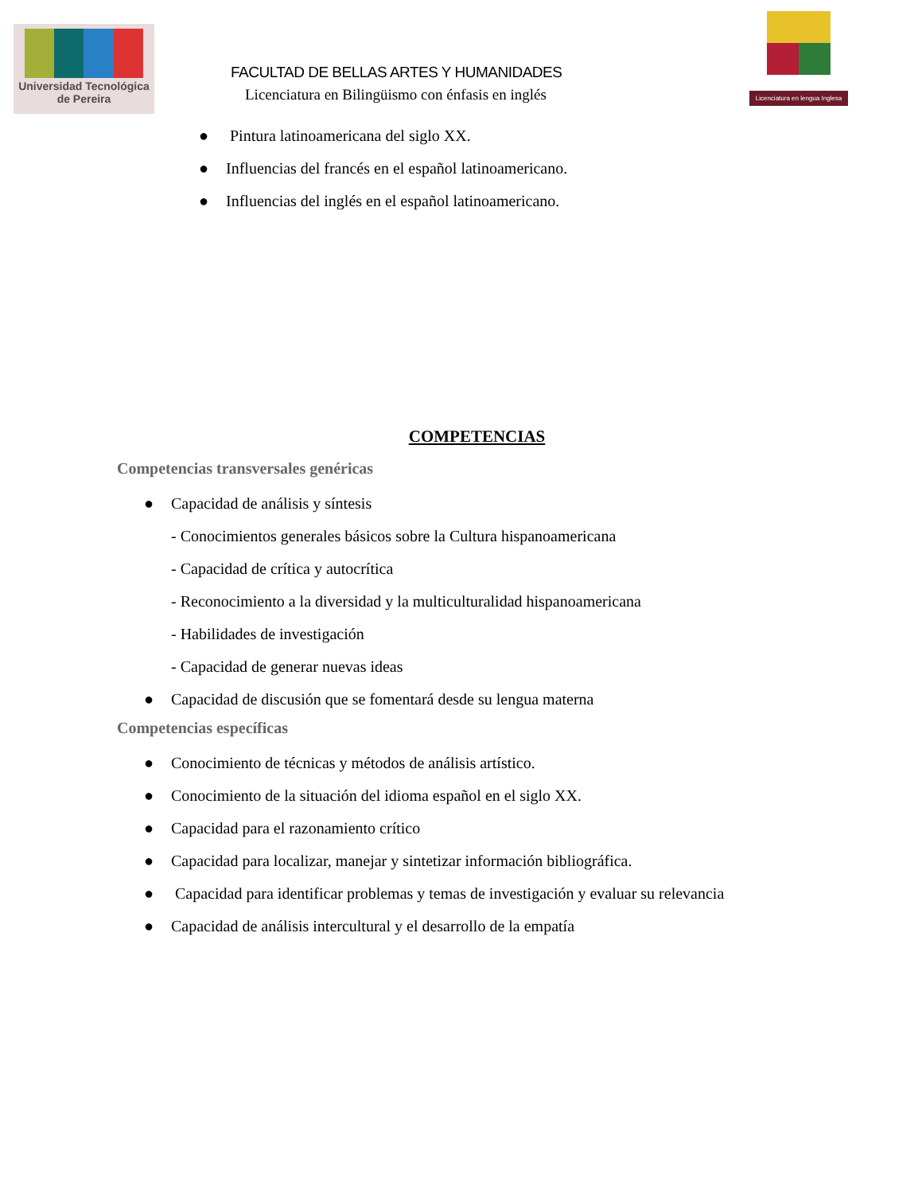Universidad Tecnológica
de Pereira
FACULTAD DE BELLAS ARTES Y HUMANIDADES
Licenciatura en Bilingüismo con énfasis en inglés
Licenciatura en lengua Inglesa
● Pintura latinoamericana del siglo XX.
● Influencias del francés en el español latinoamericano.
● Influencias del inglés en el español latinoamericano.
COMPETENCIAS
Competencias transversales genéricas
● Capacidad de análisis y síntesis
- Conocimientos generales básicos sobre la Cultura hispanoamericana
- Capacidad de crítica y autocrítica
- Reconocimiento a la diversidad y la multiculturalidad hispanoamericana
- Habilidades de investigación
- Capacidad de generar nuevas ideas
● Capacidad de discusión que se fomentará desde su lengua materna
Competencias específicas
● Conocimiento de técnicas y métodos de análisis artístico.
● Conocimiento de la situación del idioma español en el siglo XX.
● Capacidad para el razonamiento crítico
● Capacidad para localizar, manejar y sintetizar información bibliográfica.
● Capacidad para identificar problemas y temas de investigación y evaluar su relevancia
● Capacidad de análisis intercultural y el desarrollo de la empatía